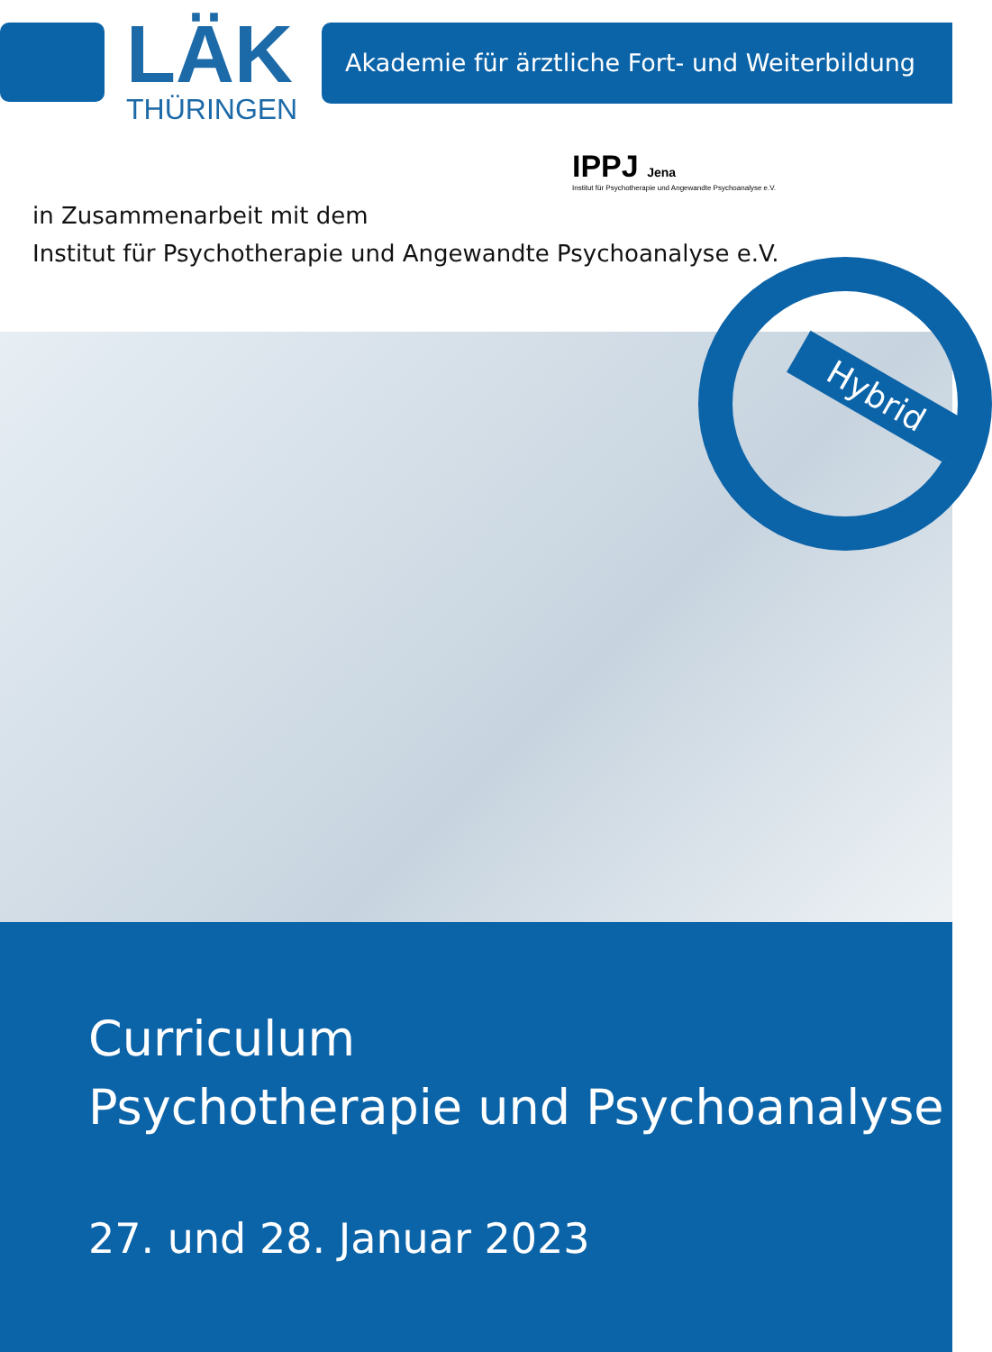LÄK
THÜRINGEN
Akademie für ärztliche Fort- und Weiterbildung
IPPJ Jena
Institut für Psychotherapie und Angewandte Psychoanalyse e.V.
in Zusammenarbeit mit dem
Institut für Psychotherapie und Angewandte Psychoanalyse e.V.
Hybrid
Curriculum
Psychotherapie und Psychoanalyse
27. und 28. Januar 2023